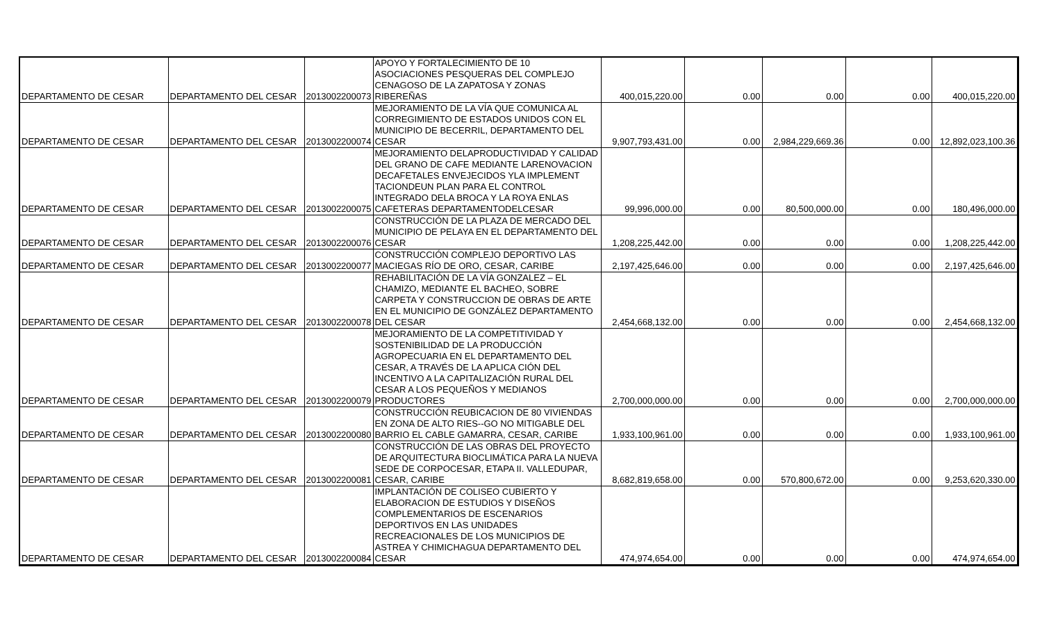| DEPARTAMENTO DE CESAR | DEPARTAMENTO DEL CESAR | 2013002200073 | APOYO Y FORTALECIMIENTO DE 10 ASOCIACIONES PESQUERAS DEL COMPLEJO CENAGOSO DE LA ZAPATOSA Y ZONAS RIBEREÑAS | 400,015,220.00 | 0.00 | 0.00 | 0.00 | 400,015,220.00 |
| DEPARTAMENTO DE CESAR | DEPARTAMENTO DEL CESAR | 2013002200074 | MEJORAMIENTO DE LA VÍA QUE COMUNICA AL CORREGIMIENTO DE ESTADOS UNIDOS CON EL MUNICIPIO DE BECERRIL, DEPARTAMENTO DEL CESAR | 9,907,793,431.00 | 0.00 | 2,984,229,669.36 | 0.00 | 12,892,023,100.36 |
| DEPARTAMENTO DE CESAR | DEPARTAMENTO DEL CESAR | 2013002200075 | MEJORAMIENTO DELAPRODUCTIVIDAD Y CALIDAD DEL GRANO DE CAFE MEDIANTE LARENOVACION DECAFETALES ENVEJECIDOS YLA IMPLEMENT TACIONDEUN PLAN PARA EL CONTROL INTEGRADO DELA BROCA Y LA ROYA ENLAS CAFETERAS DEPARTAMENTODELCESAR | 99,996,000.00 | 0.00 | 80,500,000.00 | 0.00 | 180,496,000.00 |
| DEPARTAMENTO DE CESAR | DEPARTAMENTO DEL CESAR | 2013002200076 | CONSTRUCCIÓN DE LA PLAZA DE MERCADO DEL MUNICIPIO DE PELAYA EN EL DEPARTAMENTO DEL CESAR | 1,208,225,442.00 | 0.00 | 0.00 | 0.00 | 1,208,225,442.00 |
| DEPARTAMENTO DE CESAR | DEPARTAMENTO DEL CESAR | 2013002200077 | CONSTRUCCIÓN COMPLEJO DEPORTIVO LAS MACIEGAS RÍO DE ORO, CESAR, CARIBE | 2,197,425,646.00 | 0.00 | 0.00 | 0.00 | 2,197,425,646.00 |
| DEPARTAMENTO DE CESAR | DEPARTAMENTO DEL CESAR | 2013002200078 | REHABILITACIÓN DE LA VÍA GONZALEZ – EL CHAMIZO, MEDIANTE EL BACHEO, SOBRE CARPETA Y CONSTRUCCION DE OBRAS DE ARTE EN EL MUNICIPIO DE GONZÁLEZ DEPARTAMENTO DEL CESAR | 2,454,668,132.00 | 0.00 | 0.00 | 0.00 | 2,454,668,132.00 |
| DEPARTAMENTO DE CESAR | DEPARTAMENTO DEL CESAR | 2013002200079 | MEJORAMIENTO DE LA COMPETITIVIDAD Y SOSTENIBILIDAD DE LA PRODUCCIÓN AGROPECUARIA EN EL DEPARTAMENTO DEL CESAR, A TRAVÉS DE LA APLICA CIÓN DEL INCENTIVO A LA CAPITALIZACIÓN RURAL DEL CESAR A LOS PEQUEÑOS Y MEDIANOS PRODUCTORES | 2,700,000,000.00 | 0.00 | 0.00 | 0.00 | 2,700,000,000.00 |
| DEPARTAMENTO DE CESAR | DEPARTAMENTO DEL CESAR | 2013002200080 | CONSTRUCCIÓN REUBICACION DE 80 VIVIENDAS EN ZONA DE ALTO RIES--GO NO MITIGABLE DEL BARRIO EL CABLE GAMARRA, CESAR, CARIBE | 1,933,100,961.00 | 0.00 | 0.00 | 0.00 | 1,933,100,961.00 |
| DEPARTAMENTO DE CESAR | DEPARTAMENTO DEL CESAR | 2013002200081 | CONSTRUCCIÓN DE LAS OBRAS DEL PROYECTO DE ARQUITECTURA BIOCLIMÁTICA PARA LA NUEVA SEDE DE CORPOCESAR, ETAPA II. VALLEDUPAR, CESAR, CARIBE | 8,682,819,658.00 | 0.00 | 570,800,672.00 | 0.00 | 9,253,620,330.00 |
| DEPARTAMENTO DE CESAR | DEPARTAMENTO DEL CESAR | 2013002200084 | IMPLANTACIÓN DE COLISEO CUBIERTO Y ELABORACION DE ESTUDIOS Y DISEÑOS COMPLEMENTARIOS DE ESCENARIOS DEPORTIVOS EN LAS UNIDADES RECREACIONALES DE LOS MUNICIPIOS DE ASTREA Y CHIMICHAGUA DEPARTAMENTO DEL CESAR | 474,974,654.00 | 0.00 | 0.00 | 0.00 | 474,974,654.00 |